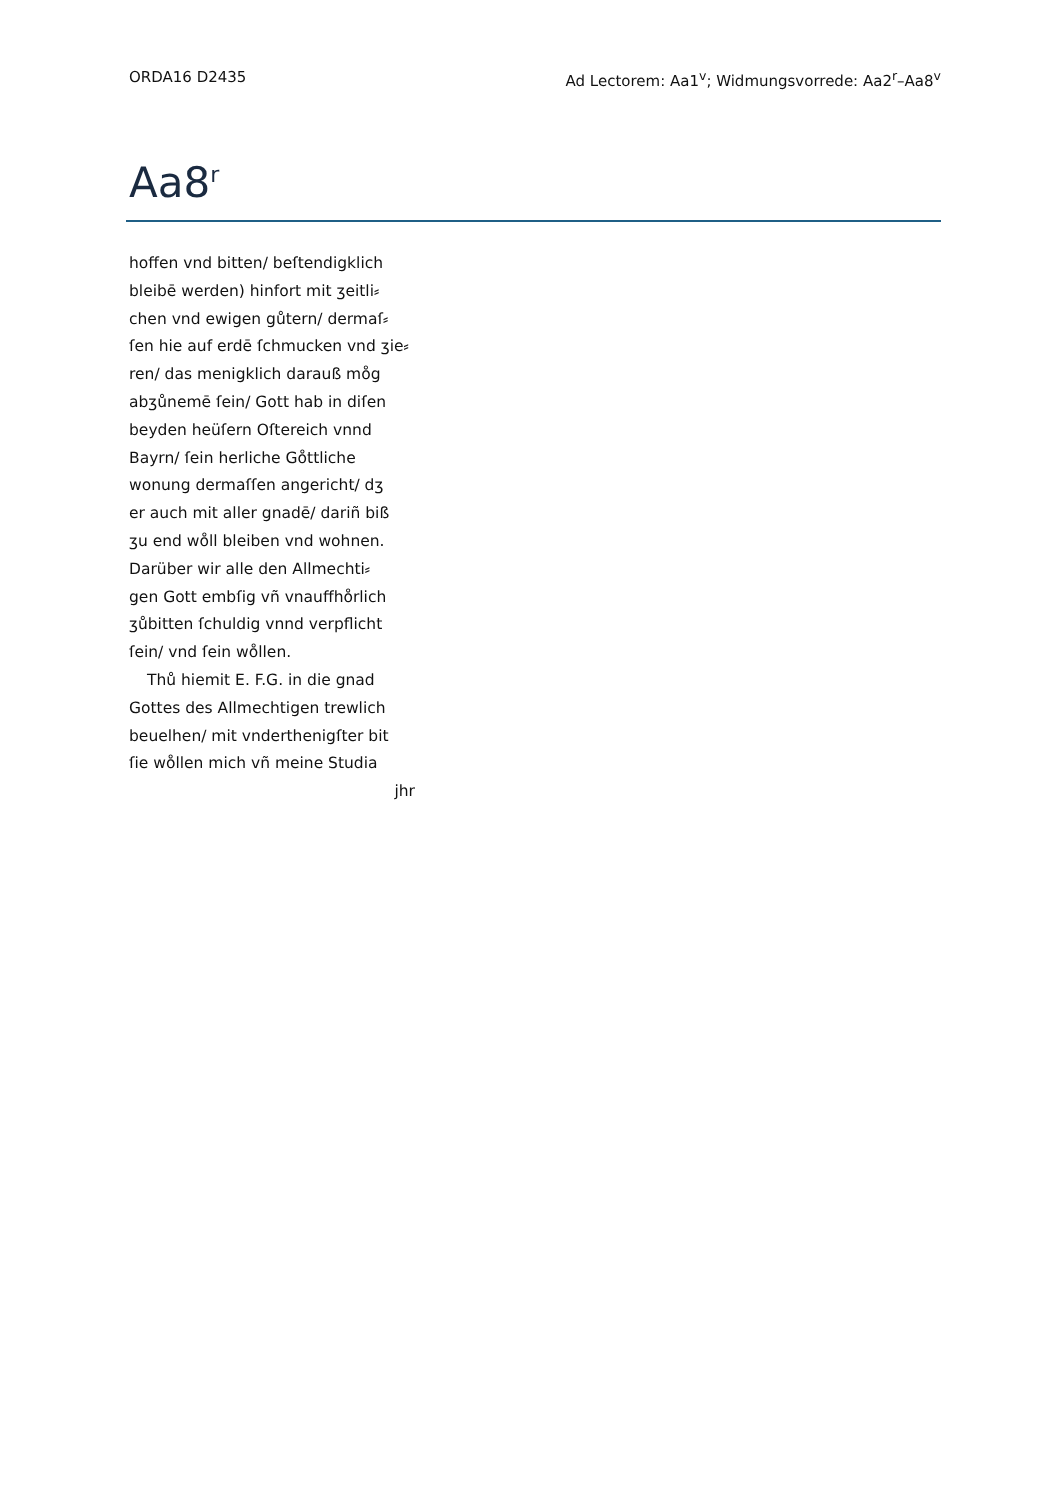ORDA16 D2435 Ad Lectorem: Aa1<sup>v</sup>; Widmungsvorrede: Aa2<sup>r</sup>–Aa8<sup>v</sup>
Aa8<sup>r</sup>
hoffen vnd bitten/ beſtendigklich
bleibē werden) hinfort mit ʒeitli⸗
chen vnd ewigen gůtern/ dermaſ⸗
ſen hie auf erdē ſchmucken vnd ʒie⸗
ren/ das menigklich darauß mo̊g
abʒůnemē ſein/ Gott hab in diſen
beyden heüſern Oſtereich vnnd
Bayrn/ ſein herliche Go̊ttliche
wonung dermaſſen angericht/ dʒ
er auch mit aller gnadē/ dariñ biß
ʒu end wo̊ll bleiben vnd wohnen.
Darüber wir alle den Allmechti⸗
gen Gott embſig vñ vnauffho̊rlich
ʒůbitten ſchuldig vnnd verpflicht
ſein/ vnd ſein wo̊llen.
Thů hiemit E. F.G. in die gnad
Gottes des Allmechtigen trewlich
beuelhen/ mit vnderthenigſter bit
ſie wo̊llen mich vñ meine Studia
jhr